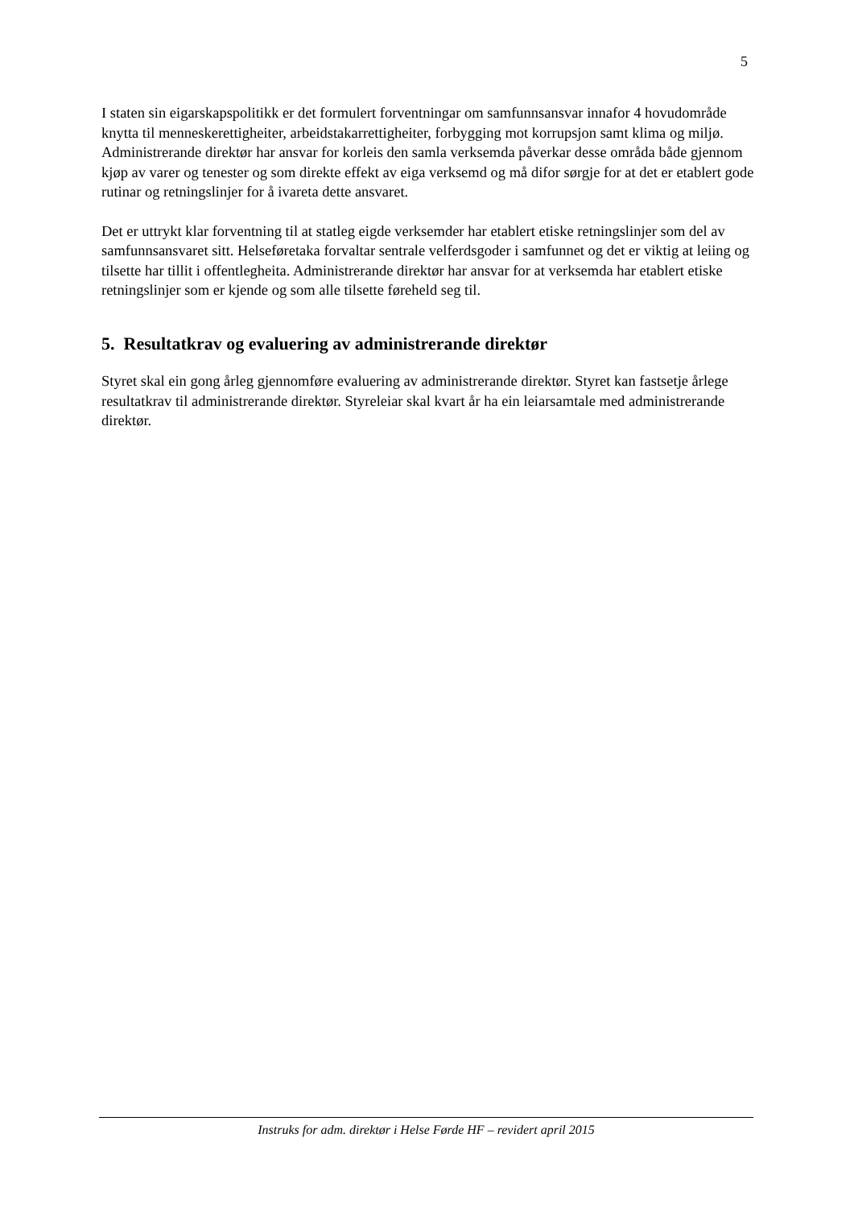5
I staten sin eigarskapspolitikk er det formulert forventningar om samfunnsansvar innafor 4 hovudområde knytta til menneskerettigheiter, arbeidstakarrettigheiter, forbygging mot korrupsjon samt klima og miljø. Administrerande direktør har ansvar for korleis den samla verksemda påverkar desse områda både gjennom kjøp av varer og tenester og som direkte effekt av eiga verksemd og må difor sørgje for at det er etablert gode rutinar og retningslinjer for å ivareta dette ansvaret.
Det er uttrykt klar forventning til at statleg eigde verksemder har etablert etiske retningslinjer som del av samfunnsansvaret sitt. Helseføretaka forvaltar sentrale velferdsgoder i samfunnet og det er viktig at leiing og tilsette har tillit i offentlegheita. Administrerande direktør har ansvar for at verksemda har etablert etiske retningslinjer som er kjende og som alle tilsette føreheld seg til.
5. Resultatkrav og evaluering av administrerande direktør
Styret skal ein gong årleg gjennomføre evaluering av administrerande direktør. Styret kan fastsetje årlege resultatkrav til administrerande direktør. Styreleiar skal kvart år ha ein leiarsamtale med administrerande direktør.
Instruks for adm. direktør i Helse Førde HF – revidert april 2015